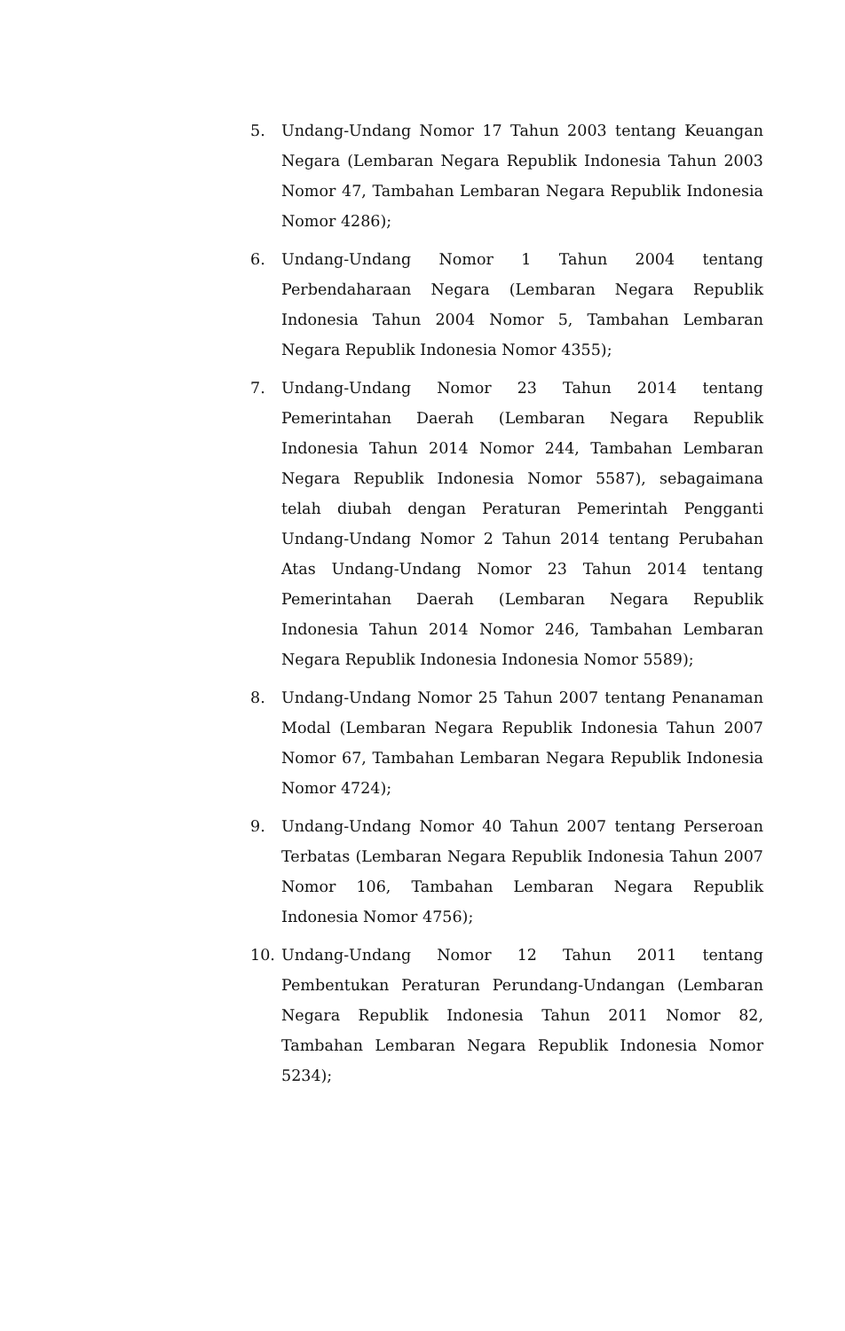5. Undang-Undang Nomor 17 Tahun 2003 tentang Keuangan Negara (Lembaran Negara Republik Indonesia Tahun 2003 Nomor 47, Tambahan Lembaran Negara Republik Indonesia Nomor 4286);
6. Undang-Undang Nomor 1 Tahun 2004 tentang Perbendaharaan Negara (Lembaran Negara Republik Indonesia Tahun 2004 Nomor 5, Tambahan Lembaran Negara Republik Indonesia Nomor 4355);
7. Undang-Undang Nomor 23 Tahun 2014 tentang Pemerintahan Daerah (Lembaran Negara Republik Indonesia Tahun 2014 Nomor 244, Tambahan Lembaran Negara Republik Indonesia Nomor 5587), sebagaimana telah diubah dengan Peraturan Pemerintah Pengganti Undang-Undang Nomor 2 Tahun 2014 tentang Perubahan Atas Undang-Undang Nomor 23 Tahun 2014 tentang Pemerintahan Daerah (Lembaran Negara Republik Indonesia Tahun 2014 Nomor 246, Tambahan Lembaran Negara Republik Indonesia Indonesia Nomor 5589);
8. Undang-Undang Nomor 25 Tahun 2007 tentang Penanaman Modal (Lembaran Negara Republik Indonesia Tahun 2007 Nomor 67, Tambahan Lembaran Negara Republik Indonesia Nomor 4724);
9. Undang-Undang Nomor 40 Tahun 2007 tentang Perseroan Terbatas (Lembaran Negara Republik Indonesia Tahun 2007 Nomor 106, Tambahan Lembaran Negara Republik Indonesia Nomor 4756);
10. Undang-Undang Nomor 12 Tahun 2011 tentang Pembentukan Peraturan Perundang-Undangan (Lembaran Negara Republik Indonesia Tahun 2011 Nomor 82, Tambahan Lembaran Negara Republik Indonesia Nomor 5234);